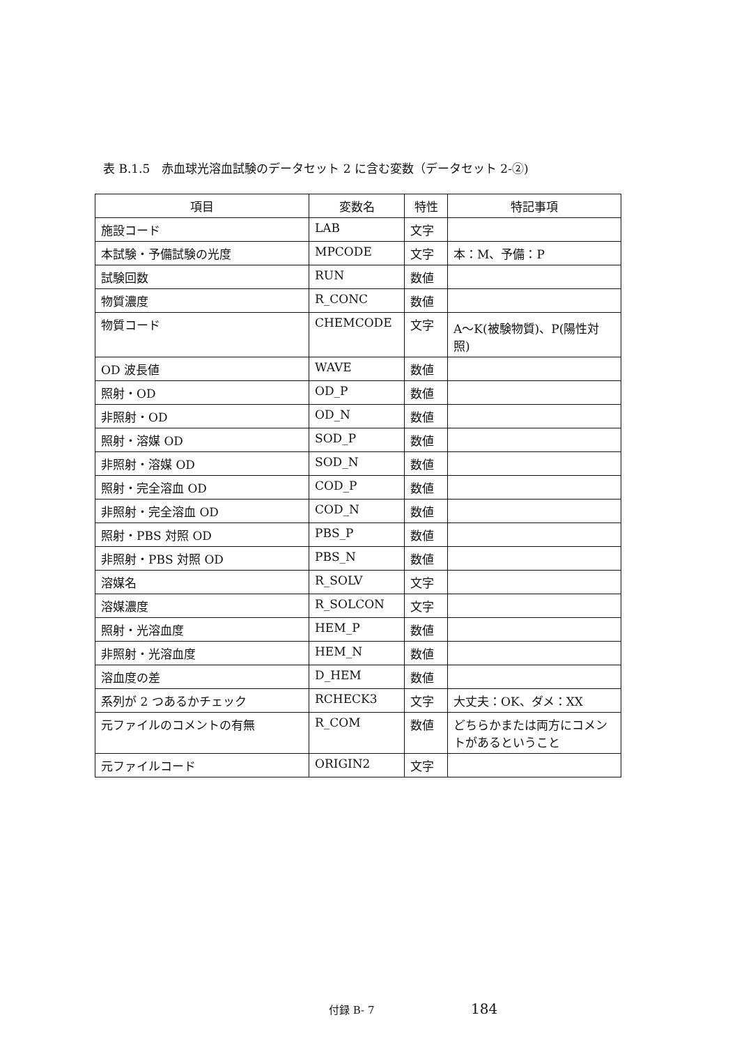表 B.1.5　赤血球光溶血試験のデータセット 2 に含む変数（データセット 2-②)
| 項目 | 変数名 | 特性 | 特記事項 |
| --- | --- | --- | --- |
| 施設コード | LAB | 文字 | |
| 本試験・予備試験の光度 | MPCODE | 文字 | 本：M、予備：P |
| 試験回数 | RUN | 数値 | |
| 物質濃度 | R_CONC | 数値 | |
| 物質コード | CHEMCODE | 文字 | A～K(被験物質)、P(陽性対照) |
| OD 波長値 | WAVE | 数値 | |
| 照射・OD | OD_P | 数値 | |
| 非照射・OD | OD_N | 数値 | |
| 照射・溶媒 OD | SOD_P | 数値 | |
| 非照射・溶媒 OD | SOD_N | 数値 | |
| 照射・完全溶血 OD | COD_P | 数値 | |
| 非照射・完全溶血 OD | COD_N | 数値 | |
| 照射・PBS 対照 OD | PBS_P | 数値 | |
| 非照射・PBS 対照 OD | PBS_N | 数値 | |
| 溶媒名 | R_SOLV | 文字 | |
| 溶媒濃度 | R_SOLCON | 文字 | |
| 照射・光溶血度 | HEM_P | 数値 | |
| 非照射・光溶血度 | HEM_N | 数値 | |
| 溶血度の差 | D_HEM | 数値 | |
| 系列が 2 つあるかチェック | RCHECK3 | 文字 | 大丈夫：OK、ダメ：XX |
| 元ファイルのコメントの有無 | R_COM | 数値 | どちらかまたは両方にコメントがあるということ |
| 元ファイルコード | ORIGIN2 | 文字 | |
付録 B- 7 184